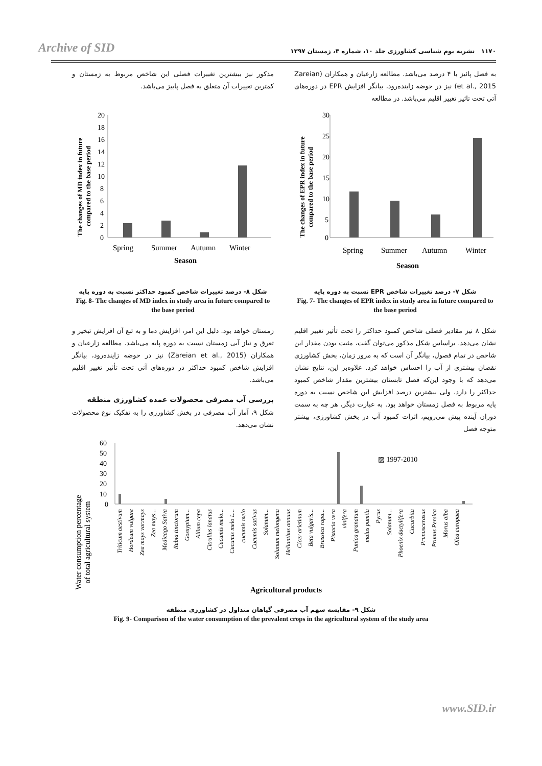Archive of SID
۱۱۷۰ نشریه بوم شناسی کشاورزی جلد ۱۰، شماره ۴، زمستان ۱۳۹۷
به فصل پائیز با ۴ درصد می‌باشد. مطالعه زارعیان و همکاران (Zareian et al., 2015) نیز در حوضه زاینده‌رود، بیانگر افزایش EPR در دوره‌های آتی تحت تاثیر تغییر اقلیم می‌باشد. در مطالعه
30
25
20
15
10
5
0
Spring
Summer
Autumn
Winter
Season
The changes of EPR index in future
compared to the base period
شکل ۷- درصد تغییرات شاخص EPR نسبت به دوره پایه
Fig. 7- The changes of EPR index in study area in future compared to the base period
شکل ۸ نیز مقادیر فصلی شاخص کمبود حداکثر را تحت تأثیر تغییر اقلیم نشان می‌دهد. براساس شکل مذکور می‌توان گفت، مثبت بودن مقدار این شاخص در تمام فصول، بیانگر آن است که به مرور زمان، بخش کشاورزی نقصان بیشتری از آب را احساس خواهد کرد. علاوه‌بر این، نتایج نشان می‌دهد که با وجود این‌که فصل تابستان بیشترین مقدار شاخص کمبود حداکثر را دارد، ولی بیشترین درصد افزایش این شاخص نسبت به دوره پایه مربوط به فصل زمستان خواهد بود. به عبارت دیگر، هر چه به سمت دوران آینده پیش می‌رویم، اثرات کمبود آب در بخش کشاورزی، بیشتر متوجه فصل
مذکور نیز بیشترین تغییرات فصلی این شاخص مربوط به زمستان و کمترین تغییرات آن متعلق به فصل پاییز می‌باشد.
20
18
16
14
12
10
8
6
4
2
0
Spring
Summer
Autumn
Winter
Season
The changes of MD index in future
compared to the base period
شکل ۸- درصد تغییرات شاخص کمبود حداکثر نسبت به دوره پایه
Fig. 8- The changes of MD index in study area in future compared to the base period
زمستان خواهد بود. دلیل این امر، افزایش دما و به تبع آن افزایش تبخیر و تعرق و نیاز آبی زمستان نسبت به دوره پایه می‌باشد. مطالعه زارعیان و همکاران (Zareian et al., 2015) نیز در حوضه زاینده‌رود، بیانگر افزایش شاخص کمبود حداکثر در دوره‌های آتی تحت تأثیر تغییر اقلیم می‌باشد.
بررسی آب مصرفی محصولات عمده کشاورزی منطقه
شکل ۹، آمار آب مصرفی در بخش کشاورزی را به تفکیک نوع محصولات نشان می‌دهد.
60
50
40
30
20
10
0
▨ 1997-2010
Triticum aestivum
Hordeum vulgare
Zea mays var.mays
Zea mays...
Medicago Sativa
Rubia tinctorum
Gossypium...
Allium cepa
Citrullus lanatus
Cucumis melo...
Cucumis melo L...
cucumis melo
Cucumis sativus
Solanum...
Solanum melongena
Helianthus annuus
Cicer arietinum
Beta vulgaris...
Brassica rapa...
Pistacia vera
vinifera
Punica granatum
malus pumila
Pyrus
Solanum...
Phoenix dactylifera
Cucurbita
Prunuscerasus
Prunus Persica
Morus alba
Olea europaea
Water consumption percentage
of total agricultural system
Agricultural products
شکل ۹- مقایسه سهم آب مصرفی گیاهان متداول در کشاورزی منطقه
Fig. 9- Comparison of the water consumption of the prevalent crops in the agricultural system of the study area
www.SID.ir